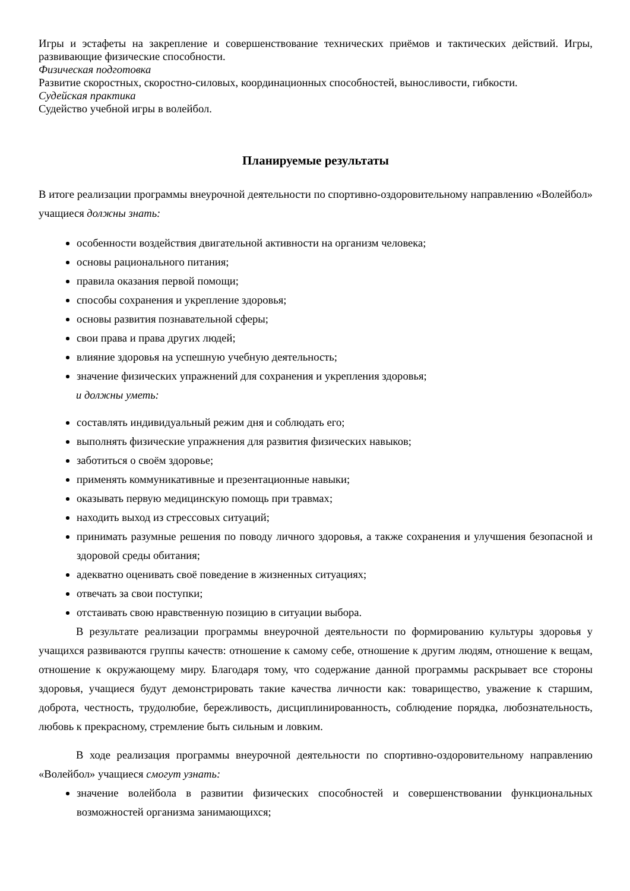Игры и эстафеты на закрепление и совершенствование технических приёмов и тактических действий. Игры, развивающие физические способности.
Физическая подготовка
Развитие скоростных, скоростно-силовых, координационных способностей, выносливости, гибкости.
Судейская практика
Судейство учебной игры в волейбол.
Планируемые результаты
В итоге реализации программы внеурочной деятельности по спортивно-оздоровительному направлению «Волейбол» учащиеся должны знать:
особенности воздействия двигательной активности на организм человека;
основы рационального питания;
правила оказания первой помощи;
способы сохранения и укрепление здоровья;
основы развития познавательной сферы;
свои права и права других людей;
влияние здоровья на успешную учебную деятельность;
значение физических упражнений для сохранения и укрепления здоровья;
и должны уметь:
составлять индивидуальный режим дня и соблюдать его;
выполнять физические упражнения для развития физических навыков;
заботиться о своём здоровье;
применять коммуникативные и презентационные навыки;
оказывать первую медицинскую помощь при травмах;
находить выход из стрессовых ситуаций;
принимать разумные решения по поводу личного здоровья, а также сохранения и улучшения безопасной и здоровой среды обитания;
адекватно оценивать своё поведение в жизненных ситуациях;
отвечать за свои поступки;
отстаивать свою нравственную позицию в ситуации выбора.
В результате реализации программы внеурочной деятельности по формированию культуры здоровья у учащихся развиваются группы качеств: отношение к самому себе, отношение к другим людям, отношение к вещам, отношение к окружающему миру. Благодаря тому, что содержание данной программы раскрывает все стороны здоровья, учащиеся будут демонстрировать такие качества личности как: товарищество, уважение к старшим, доброта, честность, трудолюбие, бережливость, дисциплинированность, соблюдение порядка, любознательность, любовь к прекрасному, стремление быть сильным и ловким.
В ходе реализация программы внеурочной деятельности по спортивно-оздоровительному направлению «Волейбол» учащиеся смогут узнать:
значение волейбола в развитии физических способностей и совершенствовании функциональных возможностей организма занимающихся;